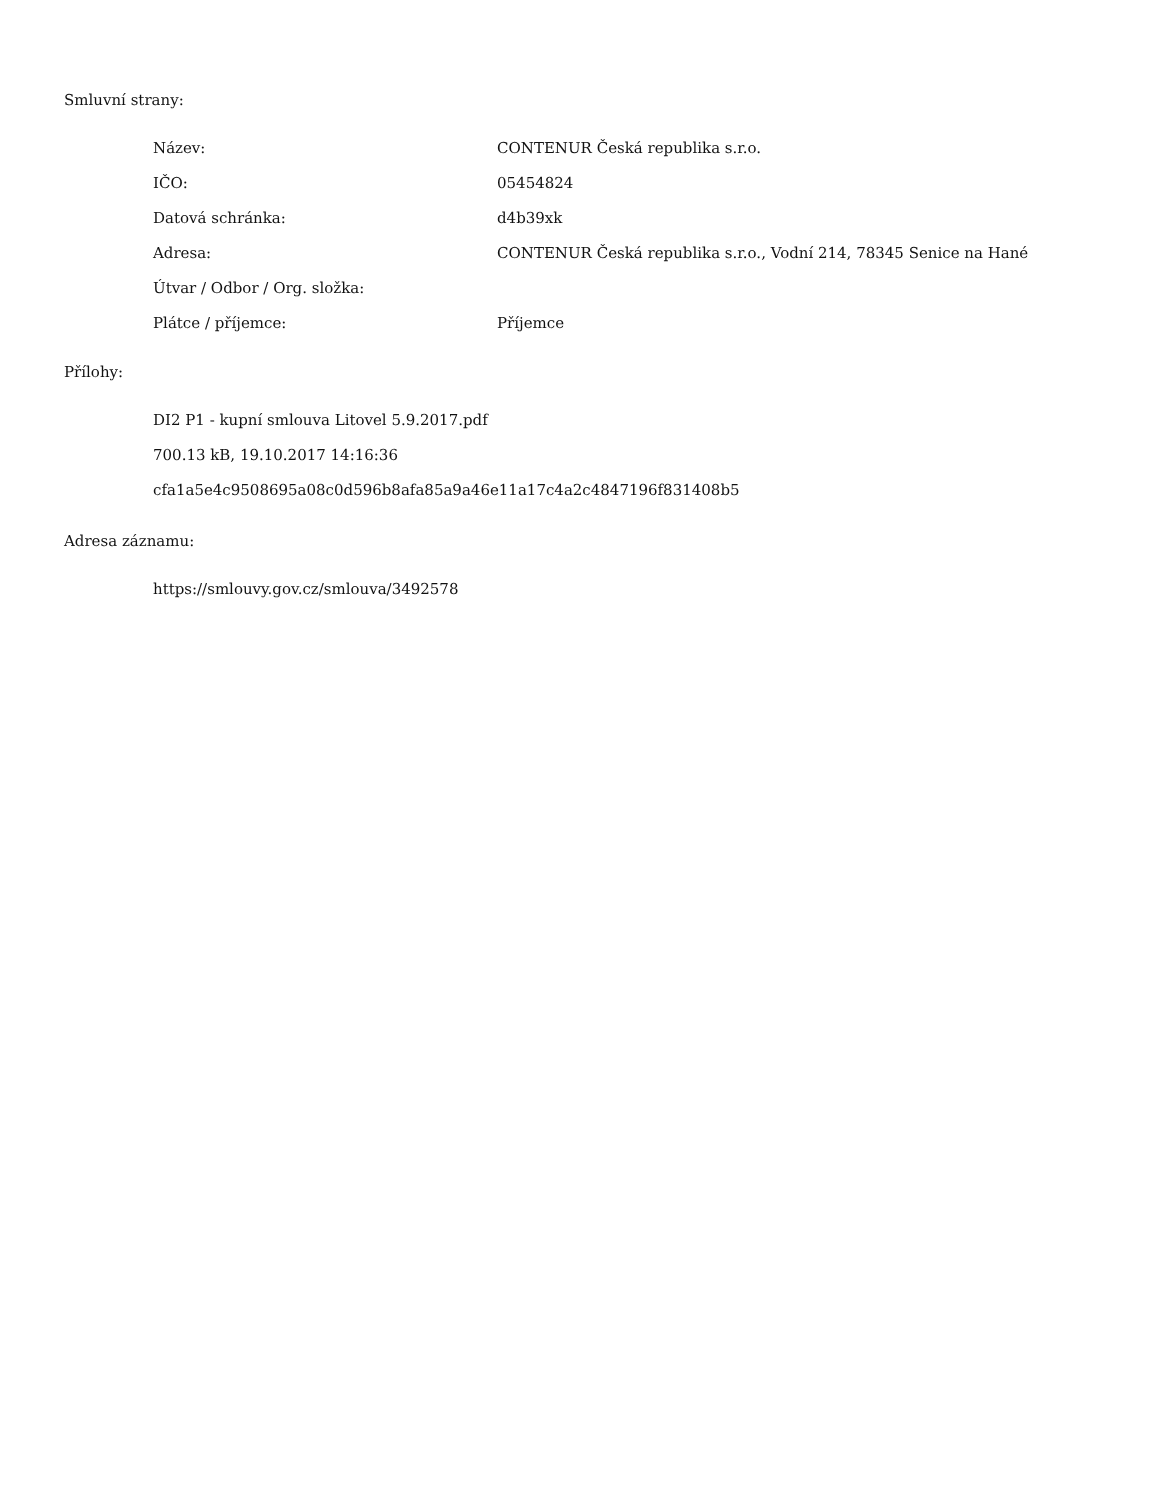Smluvní strany:
| Název: | CONTENUR Česká republika s.r.o. |
| IČO: | 05454824 |
| Datová schránka: | d4b39xk |
| Adresa: | CONTENUR Česká republika s.r.o., Vodní 214, 78345 Senice na Hané |
| Útvar / Odbor / Org. složka: | |
| Plátce / příjemce: | Příjemce |
Přílohy:
DI2 P1 - kupní smlouva Litovel 5.9.2017.pdf
700.13 kB, 19.10.2017 14:16:36
cfa1a5e4c9508695a08c0d596b8afa85a9a46e11a17c4a2c4847196f831408b5
Adresa záznamu:
https://smlouvy.gov.cz/smlouva/3492578